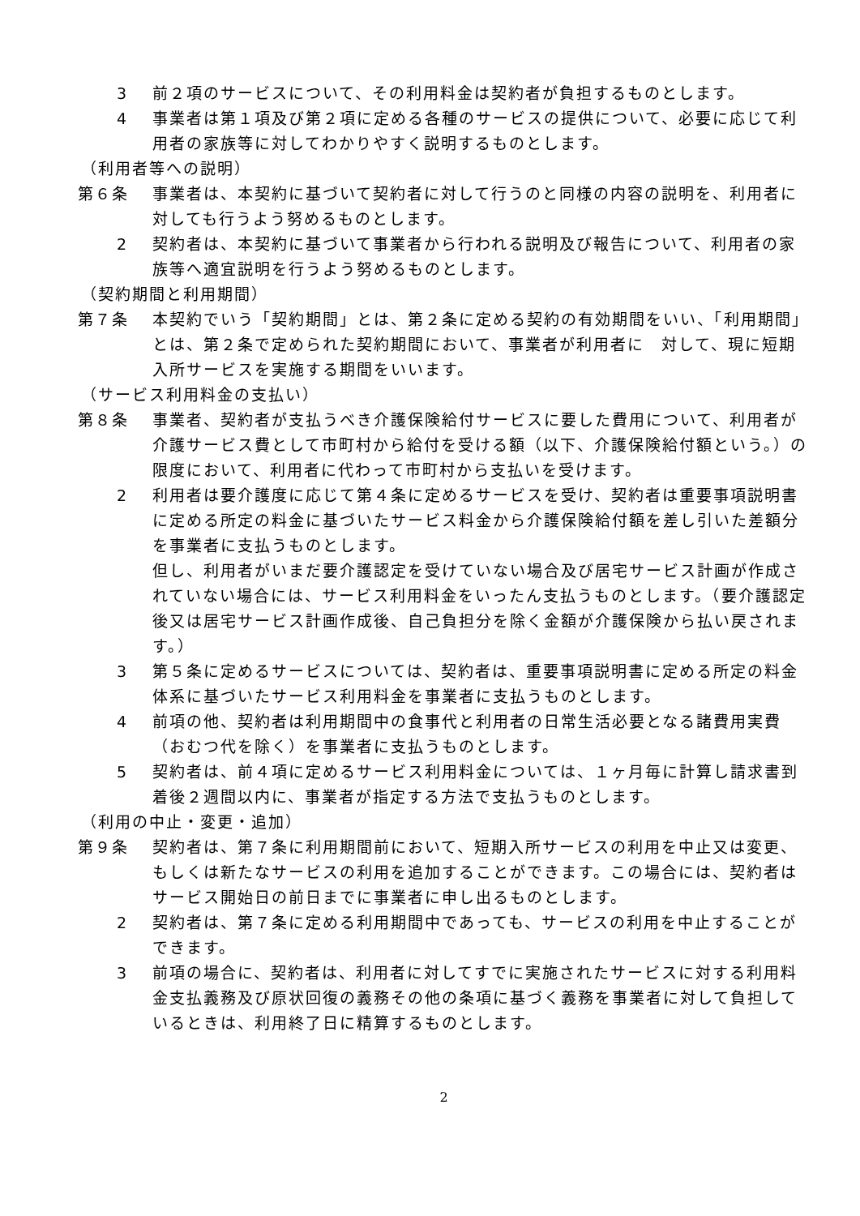3 前２項のサービスについて、その利用料金は契約者が負担するものとします。
4 事業者は第１項及び第２項に定める各種のサービスの提供について、必要に応じて利用者の家族等に対してわかりやすく説明するものとします。
（利用者等への説明）
第６条 事業者は、本契約に基づいて契約者に対して行うのと同様の内容の説明を、利用者に対しても行うよう努めるものとします。
2 契約者は、本契約に基づいて事業者から行われる説明及び報告について、利用者の家族等へ適宜説明を行うよう努めるものとします。
（契約期間と利用期間）
第７条 本契約でいう「契約期間」とは、第２条に定める契約の有効期間をいい、「利用期間」とは、第２条で定められた契約期間において、事業者が利用者に　対して、現に短期入所サービスを実施する期間をいいます。
（サービス利用料金の支払い）
第８条 事業者、契約者が支払うべき介護保険給付サービスに要した費用について、利用者が介護サービス費として市町村から給付を受ける額（以下、介護保険給付額という。）の限度において、利用者に代わって市町村から支払いを受けます。
2 利用者は要介護度に応じて第４条に定めるサービスを受け、契約者は重要事項説明書に定める所定の料金に基づいたサービス料金から介護保険給付額を差し引いた差額分を事業者に支払うものとします。
但し、利用者がいまだ要介護認定を受けていない場合及び居宅サービス計画が作成されていない場合には、サービス利用料金をいったん支払うものとします。（要介護認定後又は居宅サービス計画作成後、自己負担分を除く金額が介護保険から払い戻されます。）
3 第５条に定めるサービスについては、契約者は、重要事項説明書に定める所定の料金体系に基づいたサービス利用料金を事業者に支払うものとします。
4 前項の他、契約者は利用期間中の食事代と利用者の日常生活必要となる諸費用実費（おむつ代を除く）を事業者に支払うものとします。
5 契約者は、前４項に定めるサービス利用料金については、１ヶ月毎に計算し請求書到着後２週間以内に、事業者が指定する方法で支払うものとします。
（利用の中止・変更・追加）
第９条 契約者は、第７条に利用期間前において、短期入所サービスの利用を中止又は変更、もしくは新たなサービスの利用を追加することができます。この場合には、契約者はサービス開始日の前日までに事業者に申し出るものとします。
2 契約者は、第７条に定める利用期間中であっても、サービスの利用を中止することができます。
3 前項の場合に、契約者は、利用者に対してすでに実施されたサービスに対する利用料金支払義務及び原状回復の義務その他の条項に基づく義務を事業者に対して負担しているときは、利用終了日に精算するものとします。
2